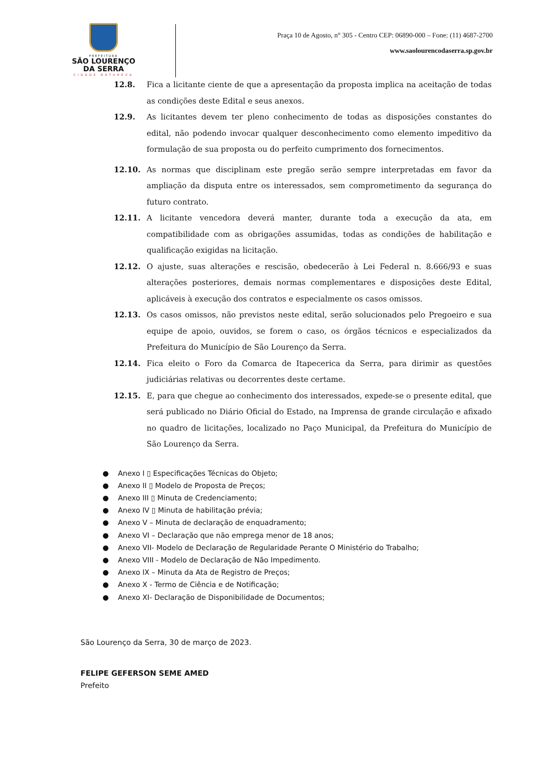PREFEITURA
SÃO LOURENÇO
DA SERRA
CIDADE NATUREZA
Praça 10 de Agosto, n° 305 - Centro CEP: 06890-000 – Fone: (11) 4687-2700
www.saolourencodaserra.sp.gov.br
12.8. Fica a licitante ciente de que a apresentação da proposta implica na aceitação de todas as condições deste Edital e seus anexos.
12.9. As licitantes devem ter pleno conhecimento de todas as disposições constantes do edital, não podendo invocar qualquer desconhecimento como elemento impeditivo da formulação de sua proposta ou do perfeito cumprimento dos fornecimentos.
12.10. As normas que disciplinam este pregão serão sempre interpretadas em favor da ampliação da disputa entre os interessados, sem comprometimento da segurança do futuro contrato.
12.11. A licitante vencedora deverá manter, durante toda a execução da ata, em compatibilidade com as obrigações assumidas, todas as condições de habilitação e qualificação exigidas na licitação.
12.12. O ajuste, suas alterações e rescisão, obedecerão à Lei Federal n. 8.666/93 e suas alterações posteriores, demais normas complementares e disposições deste Edital, aplicáveis à execução dos contratos e especialmente os casos omissos.
12.13. Os casos omissos, não previstos neste edital, serão solucionados pelo Pregoeiro e sua equipe de apoio, ouvidos, se forem o caso, os órgãos técnicos e especializados da Prefeitura do Município de São Lourenço da Serra.
12.14. Fica eleito o Foro da Comarca de Itapecerica da Serra, para dirimir as questões judiciárias relativas ou decorrentes deste certame.
12.15. E, para que chegue ao conhecimento dos interessados, expede-se o presente edital, que será publicado no Diário Oficial do Estado, na Imprensa de grande circulação e afixado no quadro de licitações, localizado no Paço Municipal, da Prefeitura do Município de São Lourenço da Serra.
● Anexo I ▯ Especificações Técnicas do Objeto;
● Anexo II ▯ Modelo de Proposta de Preços;
● Anexo III ▯ Minuta de Credenciamento;
● Anexo IV ▯ Minuta de habilitação prévia;
● Anexo V – Minuta de declaração de enquadramento;
● Anexo VI – Declaração que não emprega menor de 18 anos;
● Anexo VII- Modelo de Declaração de Regularidade Perante O Ministério do Trabalho;
● Anexo VIII - Modelo de Declaração de Não Impedimento.
● Anexo IX – Minuta da Ata de Registro de Preços;
● Anexo X - Termo de Ciência e de Notificação;
● Anexo XI- Declaração de Disponibilidade de Documentos;
São Lourenço da Serra, 30 de março de 2023.
FELIPE GEFERSON SEME AMED
Prefeito